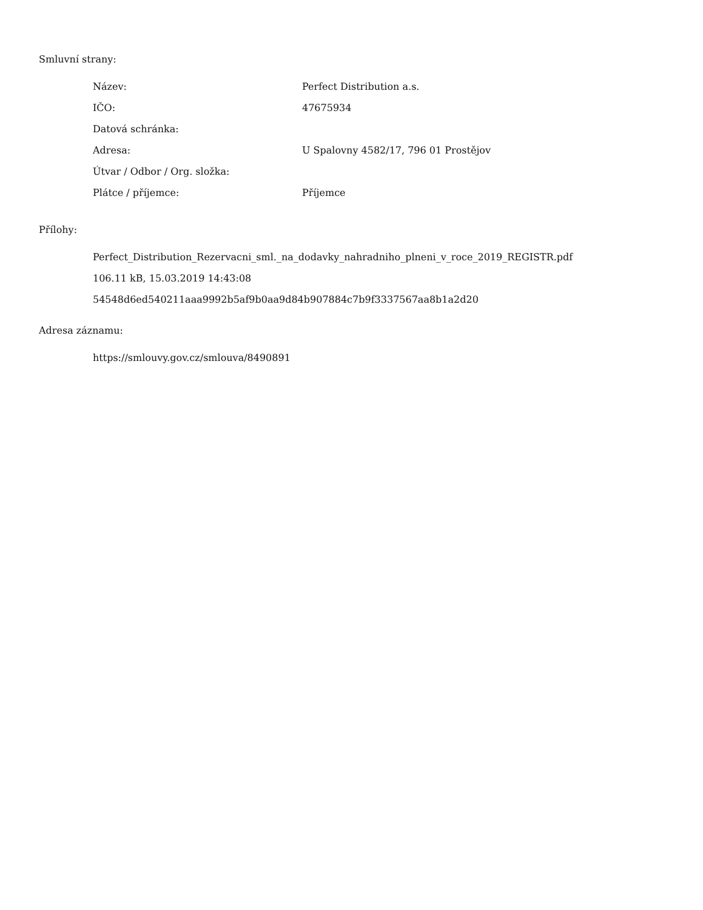Smluvní strany:
| Název: | Perfect Distribution a.s. |
| IČO: | 47675934 |
| Datová schránka: | |
| Adresa: | U Spalovny 4582/17, 796 01 Prostějov |
| Útvar / Odbor / Org. složka: | |
| Plátce / příjemce: | Příjemce |
Přílohy:
Perfect_Distribution_Rezervacni_sml._na_dodavky_nahradniho_plneni_v_roce_2019_REGISTR.pdf
106.11 kB, 15.03.2019 14:43:08
54548d6ed540211aaa9992b5af9b0aa9d84b907884c7b9f3337567aa8b1a2d20
Adresa záznamu:
https://smlouvy.gov.cz/smlouva/8490891